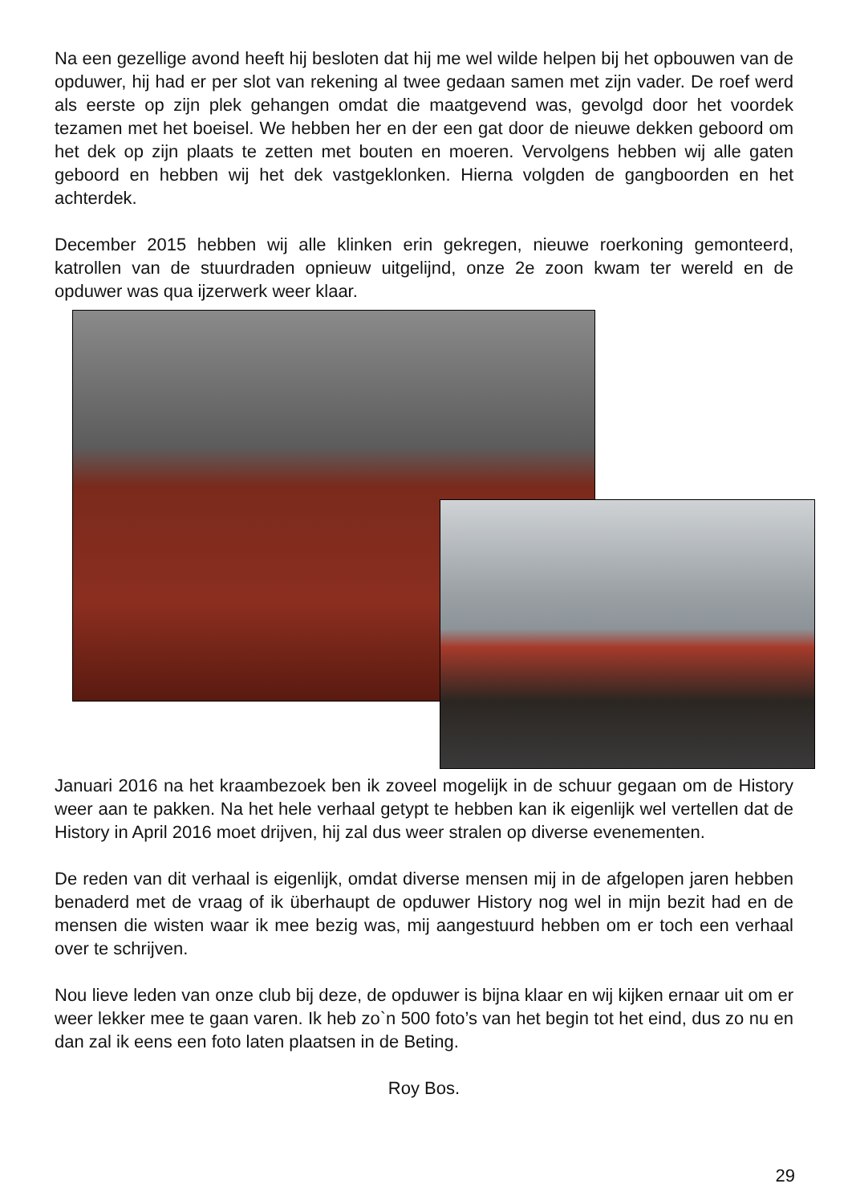Na een gezellige avond heeft hij besloten dat hij me wel wilde helpen bij het opbouwen van de opduwer, hij had er per slot van rekening al twee gedaan samen met zijn vader. De roef werd als eerste op zijn plek gehangen omdat die maatgevend was, gevolgd door het voordek tezamen met het boeisel. We hebben her en der een gat door de nieuwe dekken geboord om het dek op zijn plaats te zetten met bouten en moeren. Vervolgens hebben wij alle gaten geboord en hebben wij het dek vastgeklonken. Hierna volgden de gangboorden en het achterdek.
December 2015 hebben wij alle klinken erin gekregen, nieuwe roerkoning gemonteerd, katrollen van de stuurdraden opnieuw uitgelijnd, onze 2e zoon kwam ter wereld en de opduwer was qua ijzerwerk weer klaar.
Januari 2016 na het kraambezoek ben ik zoveel mogelijk in de schuur gegaan om de History weer aan te pakken. Na het hele verhaal getypt te hebben kan ik eigenlijk wel vertellen dat de History in April 2016 moet drijven, hij zal dus weer stralen op diverse evenementen.
De reden van dit verhaal is eigenlijk, omdat diverse mensen mij in de afgelopen jaren hebben benaderd met de vraag of ik überhaupt de opduwer History nog wel in mijn bezit had en de mensen die wisten waar ik mee bezig was, mij aangestuurd hebben om er toch een verhaal over te schrijven.
Nou lieve leden van onze club bij deze, de opduwer is bijna klaar en wij kijken ernaar uit om er weer lekker mee te gaan varen. Ik heb zo`n 500 foto’s van het begin tot het eind, dus zo nu en dan zal ik eens een foto laten plaatsen in de Beting.
Roy Bos.
29